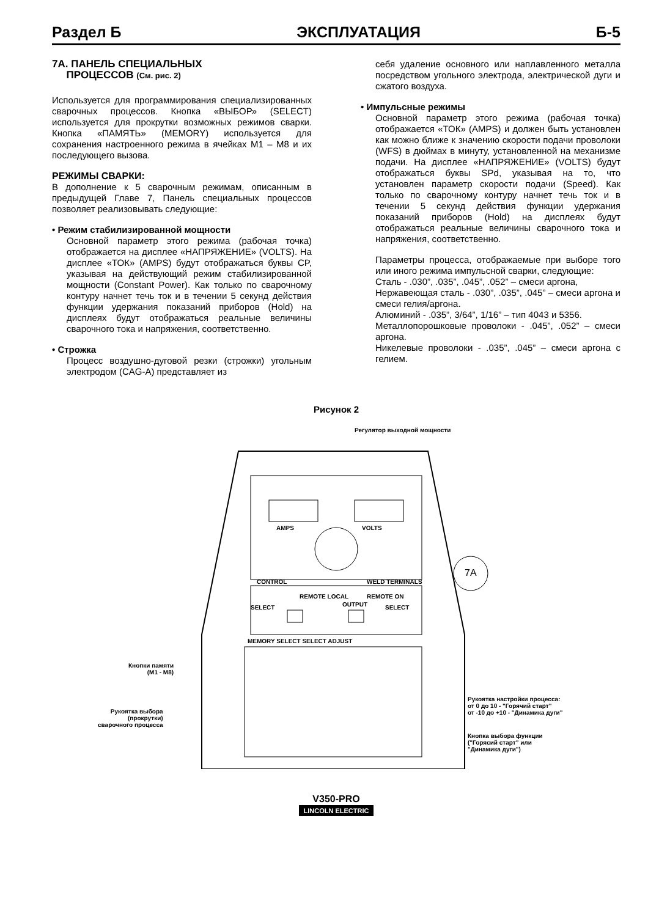Раздел Б ЭКСПЛУАТАЦИЯ Б-5
7A. ПАНЕЛЬ СПЕЦИАЛЬНЫХ
ПРОЦЕССОВ (См. рис. 2)
Используется для программирования специализированных сварочных процессов. Кнопка «ВЫБОР» (SELECT) используется для прокрутки возможных режимов сварки. Кнопка «ПАМЯТЬ» (MEMORY) используется для сохранения настроенного режима в ячейках M1 – M8 и их последующего вызова.
РЕЖИМЫ СВАРКИ:
В дополнение к 5 сварочным режимам, описанным в предыдущей Главе 7, Панель специальных процессов позволяет реализовывать следующие:
• Режим стабилизированной мощности
Основной параметр этого режима (рабочая точка) отображается на дисплее «НАПРЯЖЕНИЕ» (VOLTS). На дисплее «ТОК» (AMPS) будут отображаться буквы CP, указывая на действующий режим стабилизированной мощности (Constant Power). Как только по сварочному контуру начнет течь ток и в течении 5 секунд действия функции удержания показаний приборов (Hold) на дисплеях будут отображаться реальные величины сварочного тока и напряжения, соответственно.
• Строжка
Процесс воздушно-дуговой резки (строжки) угольным электродом (CAG-A) представляет из
себя удаление основного или наплавленного металла посредством угольного электрода, электрической дуги и сжатого воздуха.
• Импульсные режимы
Основной параметр этого режима (рабочая точка) отображается «ТОК» (AMPS) и должен быть установлен как можно ближе к значению скорости подачи проволоки (WFS) в дюймах в минуту, установленной на механизме подачи. На дисплее «НАПРЯЖЕНИЕ» (VOLTS) будут отображаться буквы SPd, указывая на то, что установлен параметр скорости подачи (Speed). Как только по сварочному контуру начнет течь ток и в течении 5 секунд действия функции удержания показаний приборов (Hold) на дисплеях будут отображаться реальные величины сварочного тока и напряжения, соответственно.
Параметры процесса, отображаемые при выборе того или иного режима импульсной сварки, следующие:
Сталь - .030”, .035”, .045”, .052” – смеси аргона,
Нержавеющая сталь - .030”, .035”, .045” – смеси аргона и смеси гелия/аргона.
Алюминий - .035”, 3/64”, 1/16” – тип 4043 и 5356.
Металлопорошковые проволоки - .045”, .052” – смеси аргона.
Никелевые проволоки - .035”, .045” – смеси аргона с гелием.
Рисунок 2
Регулятор выходной мощности
AMPS VOLTS
CONTROL WELD TERMINALS
REMOTE LOCAL
OUTPUT
REMOTE ON
7A
SELECT SELECT
MEMORY SELECT SELECT ADJUST
Кнопки памяти
(M1 - M8)
Рукоятка выбора
(прокрутки)
сварочного процесса
Рукоятка настройки процесса:
от 0 до 10 - "Горячий старт"
от -10 до +10 - "Динамика дуги"
Кнопка выбора функции
("Горясий старт" или
"Динамика дуги")
V350-PRO
LINCOLN ELECTRIC